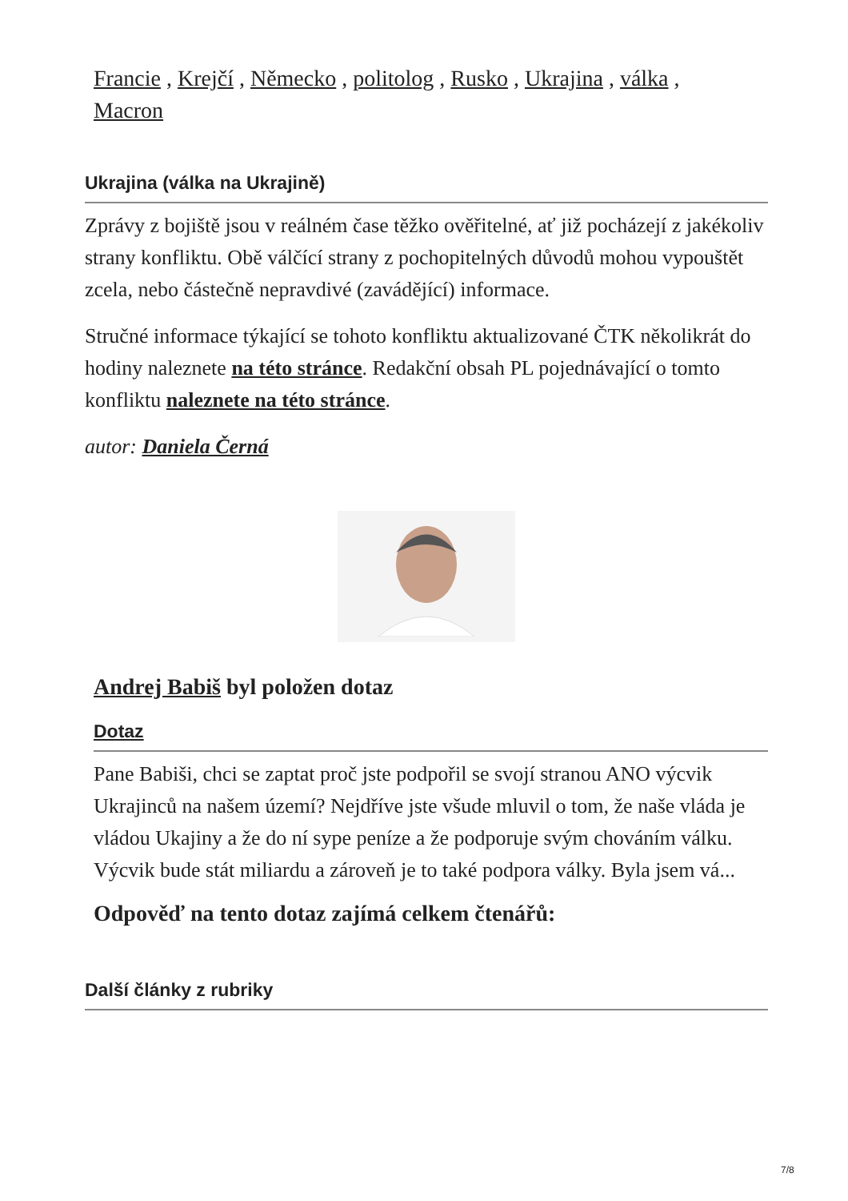Francie , Krejčí , Německo , politolog , Rusko , Ukrajina , válka , Macron
Ukrajina (válka na Ukrajině)
Zprávy z bojiště jsou v reálném čase těžko ověřitelné, ať již pocházejí z jakékoliv strany konfliktu. Obě válčící strany z pochopitelných důvodů mohou vypouštět zcela, nebo částečně nepravdivé (zavádějící) informace.
Stručné informace týkající se tohoto konfliktu aktualizované ČTK několikrát do hodiny naleznete na této stránce. Redakční obsah PL pojednávající o tomto konfliktu naleznete na této stránce.
autor: Daniela Černá
Andrej Babiš byl položen dotaz
Dotaz
Pane Babiši, chci se zaptat proč jste podpořil se svojí stranou ANO výcvik Ukrajinců na našem území? Nejdříve jste všude mluvil o tom, že naše vláda je vládou Ukajiny a že do ní sype peníze a že podporuje svým chováním válku. Výcvik bude stát miliardu a zároveň je to také podpora války. Byla jsem vá...
Odpověď na tento dotaz zajímá celkem čtenářů:
Další články z rubriky
7/8